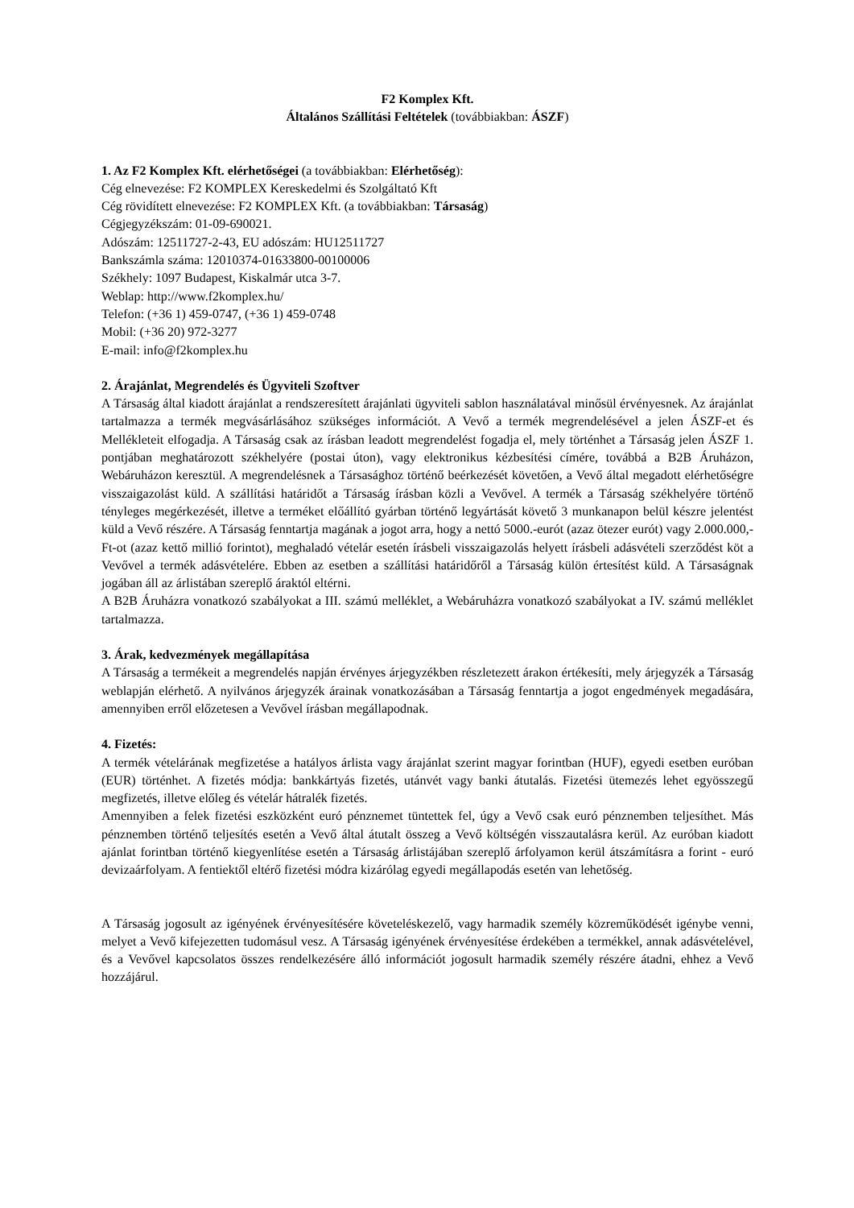F2 Komplex Kft.
Általános Szállítási Feltételek (továbbiakban: ÁSZF)
1. Az F2 Komplex Kft. elérhetőségei (a továbbiakban: Elérhetőség):
Cég elnevezése: F2 KOMPLEX Kereskedelmi és Szolgáltató Kft
Cég rövidített elnevezése: F2 KOMPLEX Kft. (a továbbiakban: Társaság)
Cégjegyzékszám: 01-09-690021.
Adószám: 12511727-2-43, EU adószám: HU12511727
Bankszámla száma: 12010374-01633800-00100006
Székhely: 1097 Budapest, Kiskalmár utca 3-7.
Weblap: http://www.f2komplex.hu/
Telefon: (+36 1) 459-0747, (+36 1) 459-0748
Mobil: (+36 20) 972-3277
E-mail: info@f2komplex.hu
2. Árajánlat, Megrendelés és Ügyviteli Szoftver
A Társaság által kiadott árajánlat a rendszeresített árajánlati ügyviteli sablon használatával minősül érvényesnek. Az árajánlat tartalmazza a termék megvásárlásához szükséges információt. A Vevő a termék megrendelésével a jelen ÁSZF-et és Mellékleteit elfogadja. A Társaság csak az írásban leadott megrendelést fogadja el, mely történhet a Társaság jelen ÁSZF 1. pontjában meghatározott székhelyére (postai úton), vagy elektronikus kézbesítési címére, továbbá a B2B Áruházon, Webáruházon keresztül. A megrendelésnek a Társasághoz történő beérkezését követően, a Vevő által megadott elérhetőségre visszaigazolást küld. A szállítási határidőt a Társaság írásban közli a Vevővel. A termék a Társaság székhelyére történő tényleges megérkezését, illetve a terméket előállító gyárban történő legyártását követő 3 munkanapon belül készre jelentést küld a Vevő részére. A Társaság fenntartja magának a jogot arra, hogy a nettó 5000.-eurót (azaz ötezer eurót) vagy 2.000.000,-Ft-ot (azaz kettő millió forintot), meghaladó vételár esetén írásbeli visszaigazolás helyett írásbeli adásvételi szerződést köt a Vevővel a termék adásvételére. Ebben az esetben a szállítási határidőről a Társaság külön értesítést küld. A Társaságnak jogában áll az árlistában szereplő áraktól eltérni.
A B2B Áruházra vonatkozó szabályokat a III. számú melléklet, a Webáruházra vonatkozó szabályokat a IV. számú melléklet tartalmazza.
3. Árak, kedvezmények megállapítása
A Társaság a termékeit a megrendelés napján érvényes árjegyzékben részletezett árakon értékesíti, mely árjegyzék a Társaság weblapján elérhető. A nyilvános árjegyzék árainak vonatkozásában a Társaság fenntartja a jogot engedmények megadására, amennyiben erről előzetesen a Vevővel írásban megállapodnak.
4. Fizetés:
A termék vételárának megfizetése a hatályos árlista vagy árajánlat szerint magyar forintban (HUF), egyedi esetben euróban (EUR) történhet. A fizetés módja: bankkártyás fizetés, utánvét vagy banki átutalás. Fizetési ütemezés lehet egyösszegű megfizetés, illetve előleg és vételár hátralék fizetés.
Amennyiben a felek fizetési eszközként euró pénznemet tüntettek fel, úgy a Vevő csak euró pénznemben teljesíthet. Más pénznemben történő teljesítés esetén a Vevő által átutalt összeg a Vevő költségén visszautalásra kerül. Az euróban kiadott ajánlat forintban történő kiegyenlítése esetén a Társaság árlistájában szereplő árfolyamon kerül átszámításra a forint - euró devizaárfolyam. A fentiektől eltérő fizetési módra kizárólag egyedi megállapodás esetén van lehetőség.
A Társaság jogosult az igényének érvényesítésére követeléskezelő, vagy harmadik személy közreműködését igénybe venni, melyet a Vevő kifejezetten tudomásul vesz. A Társaság igényének érvényesítése érdekében a termékkel, annak adásvételével, és a Vevővel kapcsolatos összes rendelkezésére álló információt jogosult harmadik személy részére átadni, ehhez a Vevő hozzájárul.